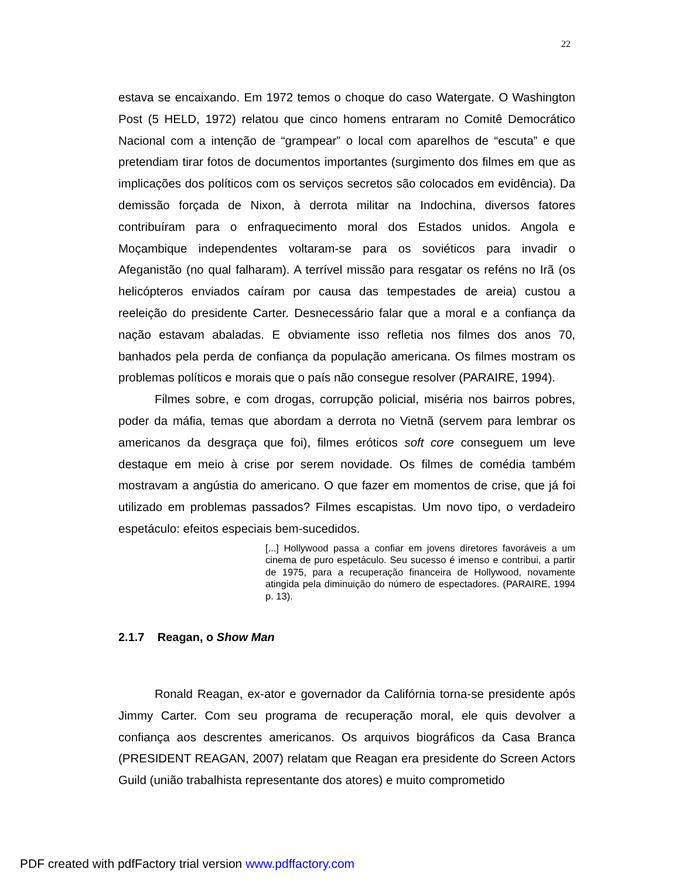22
estava se encaixando. Em 1972 temos o choque do caso Watergate. O Washington Post (5 HELD, 1972) relatou que cinco homens entraram no Comitê Democrático Nacional com a intenção de “grampear” o local com aparelhos de “escuta” e que pretendiam tirar fotos de documentos importantes (surgimento dos filmes em que as implicações dos políticos com os serviços secretos são colocados em evidência). Da demissão forçada de Nixon, à derrota militar na Indochina, diversos fatores contribuíram para o enfraquecimento moral dos Estados unidos. Angola e Moçambique independentes voltaram-se para os soviéticos para invadir o Afeganistão (no qual falharam). A terrível missão para resgatar os reféns no Irã (os helicópteros enviados caíram por causa das tempestades de areia) custou a reeleição do presidente Carter. Desnecessário falar que a moral e a confiança da nação estavam abaladas. E obviamente isso refletia nos filmes dos anos 70, banhados pela perda de confiança da população americana. Os filmes mostram os problemas políticos e morais que o país não consegue resolver (PARAIRE, 1994).
Filmes sobre, e com drogas, corrupção policial, miséria nos bairros pobres, poder da máfia, temas que abordam a derrota no Vietnã (servem para lembrar os americanos da desgraça que foi), filmes eróticos soft core conseguem um leve destaque em meio à crise por serem novidade. Os filmes de comédia também mostravam a angústia do americano. O que fazer em momentos de crise, que já foi utilizado em problemas passados? Filmes escapistas. Um novo tipo, o verdadeiro espetáculo: efeitos especiais bem-sucedidos.
[...] Hollywood passa a confiar em jovens diretores favoráveis a um cinema de puro espetáculo. Seu sucesso é imenso e contribui, a partir de 1975, para a recuperação financeira de Hollywood, novamente atingida pela diminuição do número de espectadores. (PARAIRE, 1994 p. 13).
2.1.7 Reagan, o Show Man
Ronald Reagan, ex-ator e governador da Califórnia torna-se presidente após Jimmy Carter. Com seu programa de recuperação moral, ele quis devolver a confiança aos descrentes americanos. Os arquivos biográficos da Casa Branca (PRESIDENT REAGAN, 2007) relatam que Reagan era presidente do Screen Actors Guild (união trabalhista representante dos atores) e muito comprometido
PDF created with pdfFactory trial version www.pdffactory.com